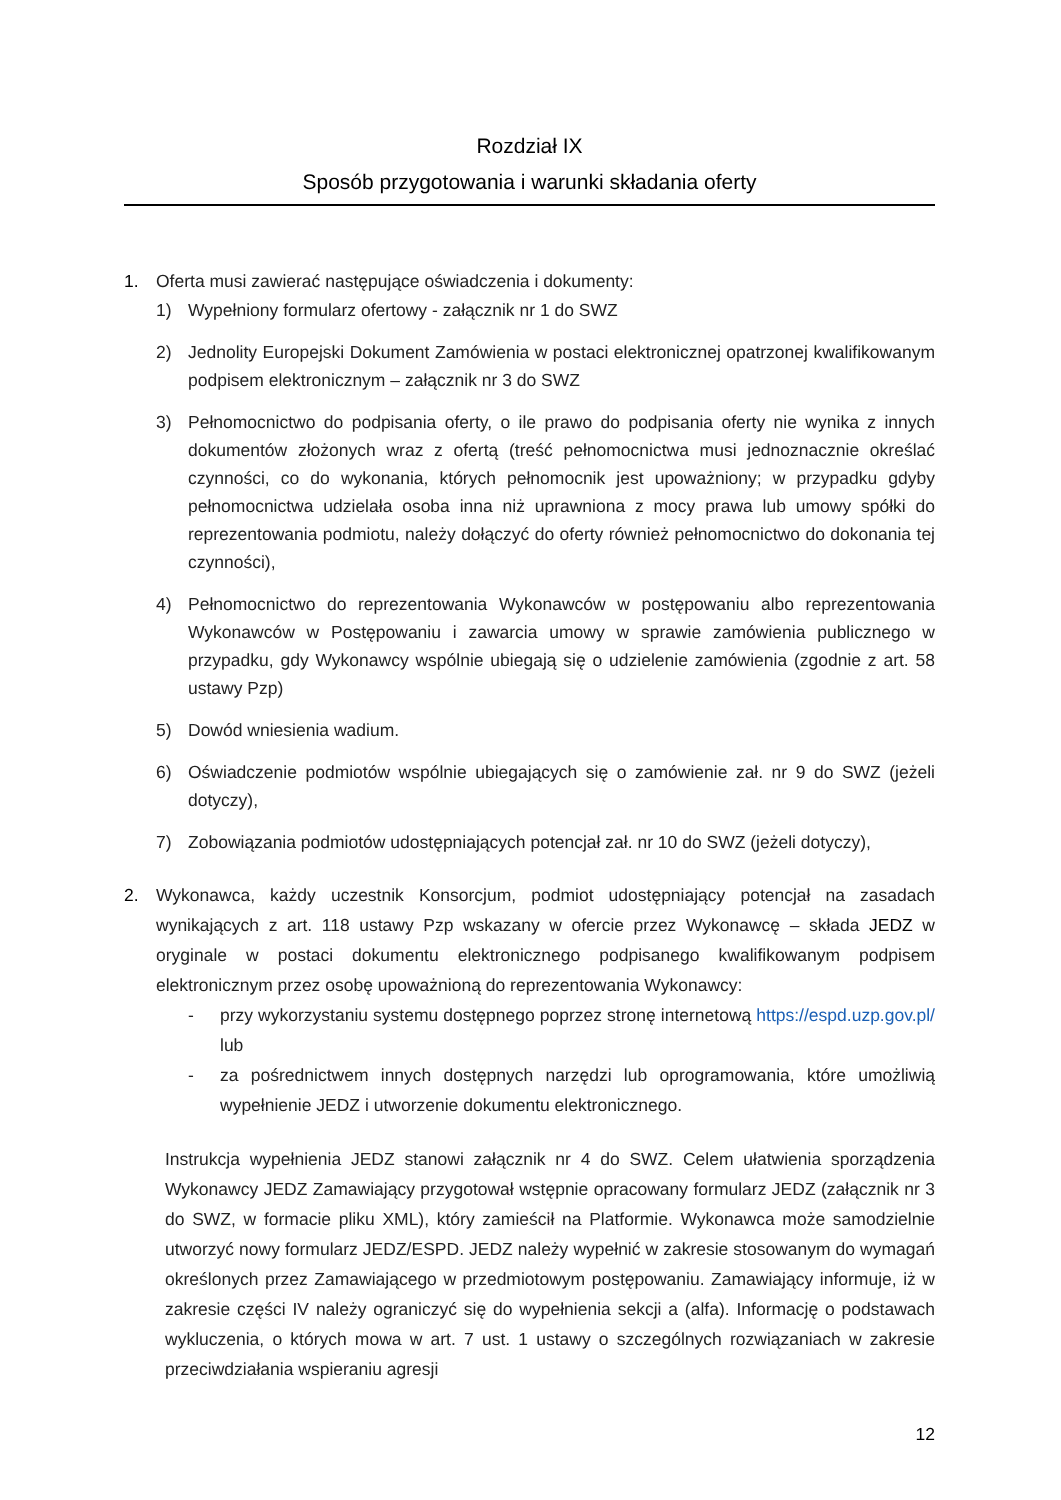Rozdział IX
Sposób przygotowania i warunki składania oferty
1. Oferta musi zawierać następujące oświadczenia i dokumenty:
1) Wypełniony formularz ofertowy - załącznik nr 1 do SWZ
2) Jednolity Europejski Dokument Zamówienia w postaci elektronicznej opatrzonej kwalifikowanym podpisem elektronicznym – załącznik nr 3 do SWZ
3) Pełnomocnictwo do podpisania oferty, o ile prawo do podpisania oferty nie wynika z innych dokumentów złożonych wraz z ofertą (treść pełnomocnictwa musi jednoznacznie określać czynności, co do wykonania, których pełnomocnik jest upoważniony; w przypadku gdyby pełnomocnictwa udzielała osoba inna niż uprawniona z mocy prawa lub umowy spółki do reprezentowania podmiotu, należy dołączyć do oferty również pełnomocnictwo do dokonania tej czynności),
4) Pełnomocnictwo do reprezentowania Wykonawców w postępowaniu albo reprezentowania Wykonawców w Postępowaniu i zawarcia umowy w sprawie zamówienia publicznego w przypadku, gdy Wykonawcy wspólnie ubiegają się o udzielenie zamówienia (zgodnie z art. 58 ustawy Pzp)
5) Dowód wniesienia wadium.
6) Oświadczenie podmiotów wspólnie ubiegających się o zamówienie zał. nr 9 do SWZ (jeżeli dotyczy),
7) Zobowiązania podmiotów udostępniających potencjał zał. nr 10 do SWZ (jeżeli dotyczy),
2. Wykonawca, każdy uczestnik Konsorcjum, podmiot udostępniający potencjał na zasadach wynikających z art. 118 ustawy Pzp wskazany w ofercie przez Wykonawcę – składa JEDZ w oryginale w postaci dokumentu elektronicznego podpisanego kwalifikowanym podpisem elektronicznym przez osobę upoważnioną do reprezentowania Wykonawcy:
- przy wykorzystaniu systemu dostępnego poprzez stronę internetową https://espd.uzp.gov.pl/ lub
- za pośrednictwem innych dostępnych narzędzi lub oprogramowania, które umożliwią wypełnienie JEDZ i utworzenie dokumentu elektronicznego.
Instrukcja wypełnienia JEDZ stanowi załącznik nr 4 do SWZ. Celem ułatwienia sporządzenia Wykonawcy JEDZ Zamawiający przygotował wstępnie opracowany formularz JEDZ (załącznik nr 3 do SWZ, w formacie pliku XML), który zamieścił na Platformie. Wykonawca może samodzielnie utworzyć nowy formularz JEDZ/ESPD. JEDZ należy wypełnić w zakresie stosowanym do wymagań określonych przez Zamawiającego w przedmiotowym postępowaniu. Zamawiający informuje, iż w zakresie części IV należy ograniczyć się do wypełnienia sekcji a (alfa). Informację o podstawach wykluczenia, o których mowa w art. 7 ust. 1 ustawy o szczególnych rozwiązaniach w zakresie przeciwdziałania wspieraniu agresji
12